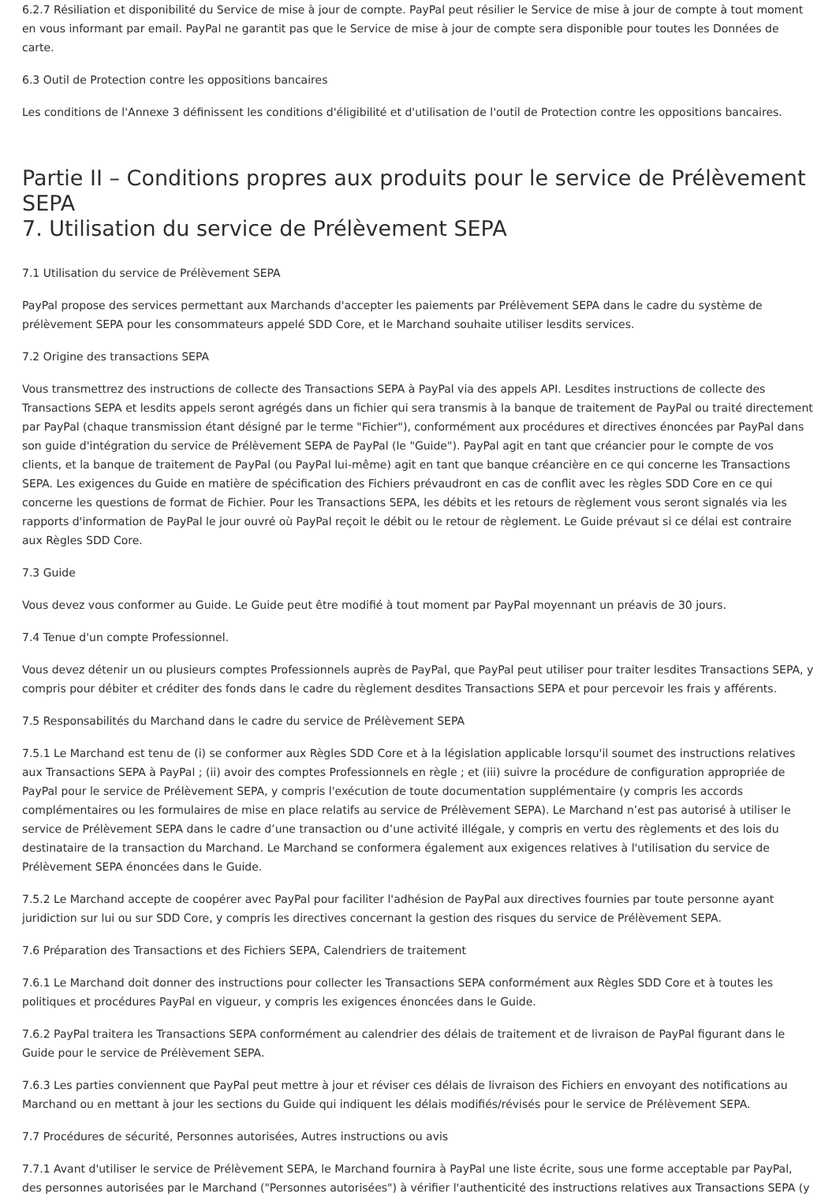6.2.7 Résiliation et disponibilité du Service de mise à jour de compte. PayPal peut résilier le Service de mise à jour de compte à tout moment en vous informant par email. PayPal ne garantit pas que le Service de mise à jour de compte sera disponible pour toutes les Données de carte.
6.3 Outil de Protection contre les oppositions bancaires
Les conditions de l'Annexe 3 définissent les conditions d'éligibilité et d'utilisation de l'outil de Protection contre les oppositions bancaires.
Partie II – Conditions propres aux produits pour le service de Prélèvement SEPA
7. Utilisation du service de Prélèvement SEPA
7.1 Utilisation du service de Prélèvement SEPA
PayPal propose des services permettant aux Marchands d'accepter les paiements par Prélèvement SEPA dans le cadre du système de prélèvement SEPA pour les consommateurs appelé SDD Core, et le Marchand souhaite utiliser lesdits services.
7.2 Origine des transactions SEPA
Vous transmettrez des instructions de collecte des Transactions SEPA à PayPal via des appels API. Lesdites instructions de collecte des Transactions SEPA et lesdits appels seront agrégés dans un fichier qui sera transmis à la banque de traitement de PayPal ou traité directement par PayPal (chaque transmission étant désigné par le terme "Fichier"), conformément aux procédures et directives énoncées par PayPal dans son guide d'intégration du service de Prélèvement SEPA de PayPal (le "Guide"). PayPal agit en tant que créancier pour le compte de vos clients, et la banque de traitement de PayPal (ou PayPal lui-même) agit en tant que banque créancière en ce qui concerne les Transactions SEPA. Les exigences du Guide en matière de spécification des Fichiers prévaudront en cas de conflit avec les règles SDD Core en ce qui concerne les questions de format de Fichier. Pour les Transactions SEPA, les débits et les retours de règlement vous seront signalés via les rapports d'information de PayPal le jour ouvré où PayPal reçoit le débit ou le retour de règlement. Le Guide prévaut si ce délai est contraire aux Règles SDD Core.
7.3 Guide
Vous devez vous conformer au Guide. Le Guide peut être modifié à tout moment par PayPal moyennant un préavis de 30 jours.
7.4 Tenue d'un compte Professionnel.
Vous devez détenir un ou plusieurs comptes Professionnels auprès de PayPal, que PayPal peut utiliser pour traiter lesdites Transactions SEPA, y compris pour débiter et créditer des fonds dans le cadre du règlement desdites Transactions SEPA et pour percevoir les frais y afférents.
7.5 Responsabilités du Marchand dans le cadre du service de Prélèvement SEPA
7.5.1 Le Marchand est tenu de (i) se conformer aux Règles SDD Core et à la législation applicable lorsqu'il soumet des instructions relatives aux Transactions SEPA à PayPal ; (ii) avoir des comptes Professionnels en règle ; et (iii) suivre la procédure de configuration appropriée de PayPal pour le service de Prélèvement SEPA, y compris l'exécution de toute documentation supplémentaire (y compris les accords complémentaires ou les formulaires de mise en place relatifs au service de Prélèvement SEPA). Le Marchand n’est pas autorisé à utiliser le service de Prélèvement SEPA dans le cadre d’une transaction ou d’une activité illégale, y compris en vertu des règlements et des lois du destinataire de la transaction du Marchand. Le Marchand se conformera également aux exigences relatives à l'utilisation du service de Prélèvement SEPA énoncées dans le Guide.
7.5.2 Le Marchand accepte de coopérer avec PayPal pour faciliter l'adhésion de PayPal aux directives fournies par toute personne ayant juridiction sur lui ou sur SDD Core, y compris les directives concernant la gestion des risques du service de Prélèvement SEPA.
7.6 Préparation des Transactions et des Fichiers SEPA, Calendriers de traitement
7.6.1 Le Marchand doit donner des instructions pour collecter les Transactions SEPA conformément aux Règles SDD Core et à toutes les politiques et procédures PayPal en vigueur, y compris les exigences énoncées dans le Guide.
7.6.2 PayPal traitera les Transactions SEPA conformément au calendrier des délais de traitement et de livraison de PayPal figurant dans le Guide pour le service de Prélèvement SEPA.
7.6.3 Les parties conviennent que PayPal peut mettre à jour et réviser ces délais de livraison des Fichiers en envoyant des notifications au Marchand ou en mettant à jour les sections du Guide qui indiquent les délais modifiés/révisés pour le service de Prélèvement SEPA.
7.7 Procédures de sécurité, Personnes autorisées, Autres instructions ou avis
7.7.1 Avant d'utiliser le service de Prélèvement SEPA, le Marchand fournira à PayPal une liste écrite, sous une forme acceptable par PayPal, des personnes autorisées par le Marchand ("Personnes autorisées") à vérifier l'authenticité des instructions relatives aux Transactions SEPA (y